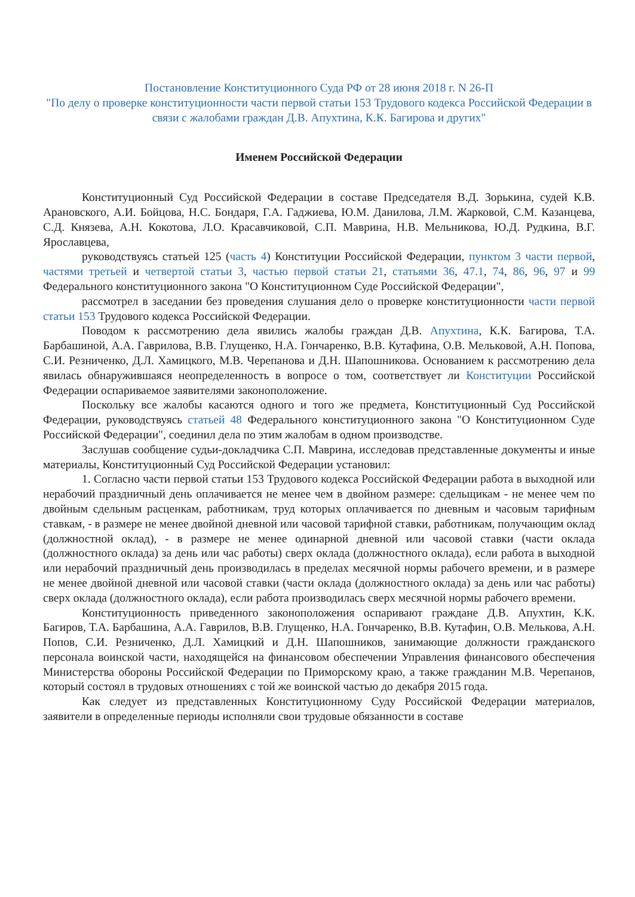Постановление Конституционного Суда РФ от 28 июня 2018 г. N 26-П
"По делу о проверке конституционности части первой статьи 153 Трудового кодекса Российской Федерации в связи с жалобами граждан Д.В. Апухтина, К.К. Багирова и других"
Именем Российской Федерации
Конституционный Суд Российской Федерации в составе Председателя В.Д. Зорькина, судей К.В. Арановского, А.И. Бойцова, Н.С. Бондаря, Г.А. Гаджиева, Ю.М. Данилова, Л.М. Жарковой, С.М. Казанцева, С.Д. Князева, А.Н. Кокотова, Л.О. Красавчиковой, С.П. Маврина, Н.В. Мельникова, Ю.Д. Рудкина, В.Г. Ярославцева,
руководствуясь статьей 125 (часть 4) Конституции Российской Федерации, пунктом 3 части первой, частями третьей и четвертой статьи 3, частью первой статьи 21, статьями 36, 47.1, 74, 86, 96, 97 и 99 Федерального конституционного закона "О Конституционном Суде Российской Федерации",
рассмотрел в заседании без проведения слушания дело о проверке конституционности части первой статьи 153 Трудового кодекса Российской Федерации.
Поводом к рассмотрению дела явились жалобы граждан Д.В. Апухтина, К.К. Багирова, Т.А. Барбашиной, А.А. Гаврилова, В.В. Глущенко, Н.А. Гончаренко, В.В. Кутафина, О.В. Мельковой, А.Н. Попова, С.И. Резниченко, Д.Л. Хамицкого, М.В. Черепанова и Д.Н. Шапошникова. Основанием к рассмотрению дела явилась обнаружившаяся неопределенность в вопросе о том, соответствует ли Конституции Российской Федерации оспариваемое заявителями законоположение.
Поскольку все жалобы касаются одного и того же предмета, Конституционный Суд Российской Федерации, руководствуясь статьей 48 Федерального конституционного закона "О Конституционном Суде Российской Федерации", соединил дела по этим жалобам в одном производстве.
Заслушав сообщение судьи-докладчика С.П. Маврина, исследовав представленные документы и иные материалы, Конституционный Суд Российской Федерации установил:
1. Согласно части первой статьи 153 Трудового кодекса Российской Федерации работа в выходной или нерабочий праздничный день оплачивается не менее чем в двойном размере: сдельщикам - не менее чем по двойным сдельным расценкам, работникам, труд которых оплачивается по дневным и часовым тарифным ставкам, - в размере не менее двойной дневной или часовой тарифной ставки, работникам, получающим оклад (должностной оклад), - в размере не менее одинарной дневной или часовой ставки (части оклада (должностного оклада) за день или час работы) сверх оклада (должностного оклада), если работа в выходной или нерабочий праздничный день производилась в пределах месячной нормы рабочего времени, и в размере не менее двойной дневной или часовой ставки (части оклада (должностного оклада) за день или час работы) сверх оклада (должностного оклада), если работа производилась сверх месячной нормы рабочего времени.
Конституционность приведенного законоположения оспаривают граждане Д.В. Апухтин, К.К. Багиров, Т.А. Барбашина, А.А. Гаврилов, В.В. Глущенко, Н.А. Гончаренко, В.В. Кутафин, О.В. Мелькова, А.Н. Попов, С.И. Резниченко, Д.Л. Хамицкий и Д.Н. Шапошников, занимающие должности гражданского персонала воинской части, находящейся на финансовом обеспечении Управления финансового обеспечения Министерства обороны Российской Федерации по Приморскому краю, а также гражданин М.В. Черепанов, который состоял в трудовых отношениях с той же воинской частью до декабря 2015 года.
Как следует из представленных Конституционному Суду Российской Федерации материалов, заявители в определенные периоды исполняли свои трудовые обязанности в составе